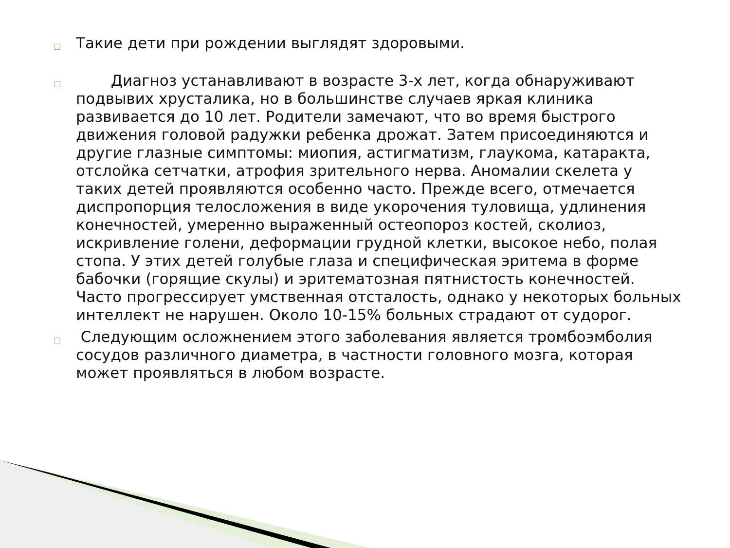□ Такие дети при рождении выглядят здоровыми.
□   Диагноз устанавливают в возрасте 3-х лет, когда обнаруживают подвывих хрусталика, но в большинстве случаев яркая клиника развивается до 10 лет. Родители замечают, что во время быстрого движения головой радужки ребенка дрожат. Затем присоединяются и другие глазные симптомы: миопия, астигматизм, глаукома, катаракта, отслойка сетчатки, атрофия зрительного нерва. Аномалии скелета у таких детей проявляются особенно часто. Прежде всего, отмечается диспропорция телосложения в виде укорочения туловища, удлинения конечностей, умеренно выраженный остеопороз костей, сколиоз, искривление голени, деформации грудной клетки, высокое небо, полая стопа. У этих детей голубые глаза и специфическая эритема в форме бабочки (горящие скулы) и эритематозная пятнистость конечностей. Часто прогрессирует умственная отсталость, однако у некоторых больных интеллект не нарушен. Около 10-15% больных страдают от судорог.
□ Следующим осложнением этого заболевания является тромбоэмболия сосудов различного диаметра, в частности головного мозга, которая может проявляться в любом возрасте.